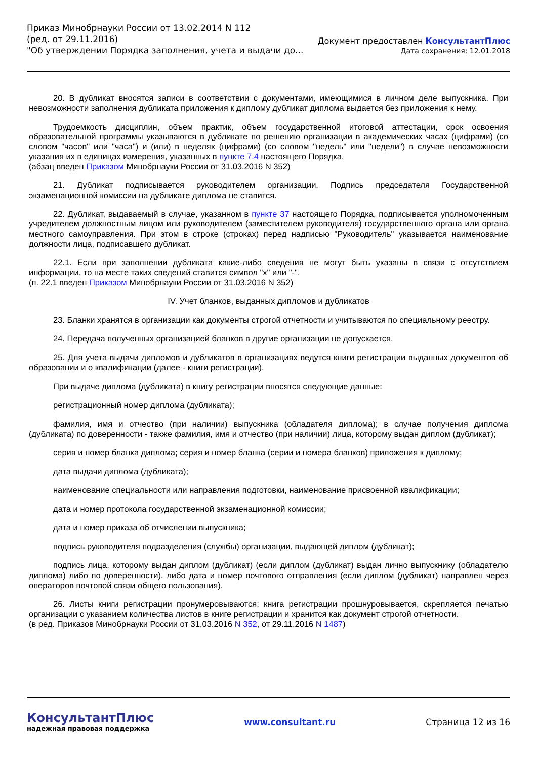Приказ Минобрнауки России от 13.02.2014 N 112
(ред. от 29.11.2016)
"Об утверждении Порядка заполнения, учета и выдачи до...
Документ предоставлен КонсультантПлюс
Дата сохранения: 12.01.2018
20. В дубликат вносятся записи в соответствии с документами, имеющимися в личном деле выпускника. При невозможности заполнения дубликата приложения к диплому дубликат диплома выдается без приложения к нему.
Трудоемкость дисциплин, объем практик, объем государственной итоговой аттестации, срок освоения образовательной программы указываются в дубликате по решению организации в академических часах (цифрами) (со словом "часов" или "часа") и (или) в неделях (цифрами) (со словом "недель" или "недели") в случае невозможности указания их в единицах измерения, указанных в пункте 7.4 настоящего Порядка.
(абзац введен Приказом Минобрнауки России от 31.03.2016 N 352)
21. Дубликат подписывается руководителем организации. Подпись председателя Государственной экзаменационной комиссии на дубликате диплома не ставится.
22. Дубликат, выдаваемый в случае, указанном в пункте 37 настоящего Порядка, подписывается уполномоченным учредителем должностным лицом или руководителем (заместителем руководителя) государственного органа или органа местного самоуправления. При этом в строке (строках) перед надписью "Руководитель" указывается наименование должности лица, подписавшего дубликат.
22.1. Если при заполнении дубликата какие-либо сведения не могут быть указаны в связи с отсутствием информации, то на месте таких сведений ставится символ "x" или "-".
(п. 22.1 введен Приказом Минобрнауки России от 31.03.2016 N 352)
IV. Учет бланков, выданных дипломов и дубликатов
23. Бланки хранятся в организации как документы строгой отчетности и учитываются по специальному реестру.
24. Передача полученных организацией бланков в другие организации не допускается.
25. Для учета выдачи дипломов и дубликатов в организациях ведутся книги регистрации выданных документов об образовании и о квалификации (далее - книги регистрации).
При выдаче диплома (дубликата) в книгу регистрации вносятся следующие данные:
регистрационный номер диплома (дубликата);
фамилия, имя и отчество (при наличии) выпускника (обладателя диплома); в случае получения диплома (дубликата) по доверенности - также фамилия, имя и отчество (при наличии) лица, которому выдан диплом (дубликат);
серия и номер бланка диплома; серия и номер бланка (серии и номера бланков) приложения к диплому;
дата выдачи диплома (дубликата);
наименование специальности или направления подготовки, наименование присвоенной квалификации;
дата и номер протокола государственной экзаменационной комиссии;
дата и номер приказа об отчислении выпускника;
подпись руководителя подразделения (службы) организации, выдающей диплом (дубликат);
подпись лица, которому выдан диплом (дубликат) (если диплом (дубликат) выдан лично выпускнику (обладателю диплома) либо по доверенности), либо дата и номер почтового отправления (если диплом (дубликат) направлен через операторов почтовой связи общего пользования).
26. Листы книги регистрации пронумеровываются; книга регистрации прошнуровывается, скрепляется печатью организации с указанием количества листов в книге регистрации и хранится как документ строгой отчетности.
(в ред. Приказов Минобрнауки России от 31.03.2016 N 352, от 29.11.2016 N 1487)
КонсультантПлюс
надежная правовая поддержка
www.consultant.ru Страница 12 из 16